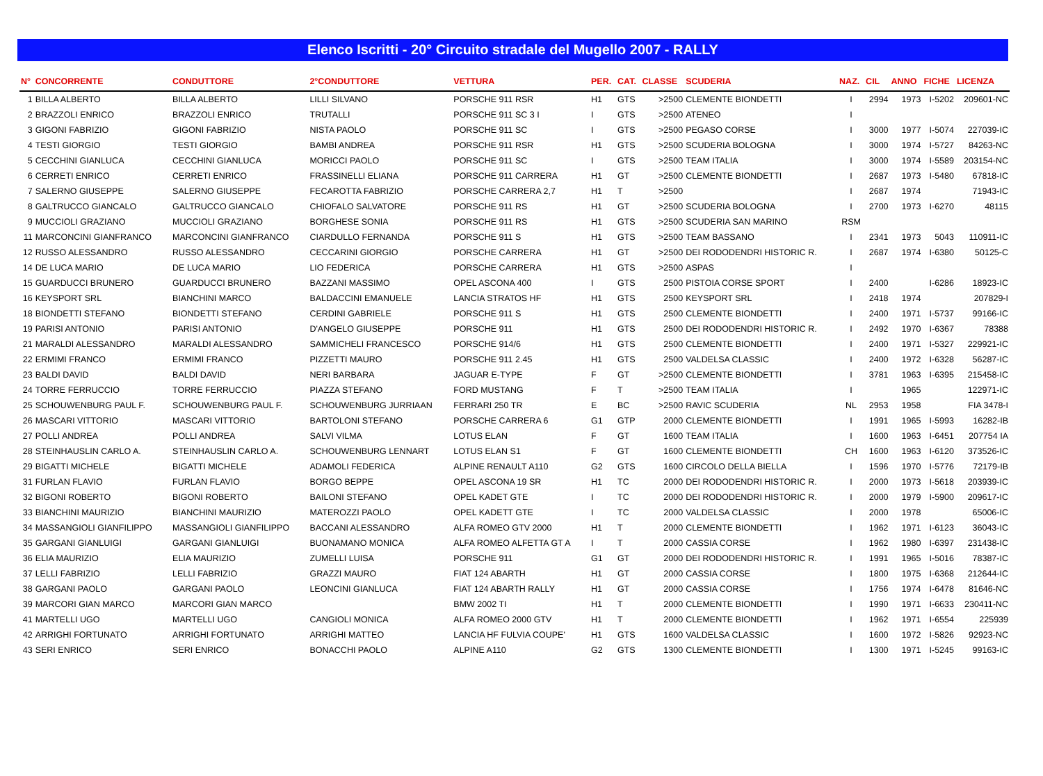Elenco Iscritti - 20° Circuito stradale del Mugello 2007 - RALLY
| N° | CONCORRENTE | CONDUTTORE | 2°CONDUTTORE | VETTURA | PER. | CAT. | CLASSE | SCUDERIA | NAZ. | CIL | ANNO | FICHE | LICENZA |
| --- | --- | --- | --- | --- | --- | --- | --- | --- | --- | --- | --- | --- | --- |
| 1 | BILLA ALBERTO | BILLA ALBERTO | LILLI SILVANO | PORSCHE 911 RSR | H1 | GTS | >2500 | CLEMENTE BIONDETTI | I | 2994 | 1973 | I-5202 | 209601-NC |
| 2 | BRAZZOLI ENRICO | BRAZZOLI ENRICO | TRUTALLI | PORSCHE 911 SC 3 I | I | GTS | >2500 | ATENEO | I | | | | |
| 3 | GIGONI FABRIZIO | GIGONI FABRIZIO | NISTA PAOLO | PORSCHE 911 SC | I | GTS | >2500 | PEGASO CORSE | I | 3000 | 1977 | I-5074 | 227039-IC |
| 4 | TESTI GIORGIO | TESTI GIORGIO | BAMBI ANDREA | PORSCHE 911 RSR | H1 | GTS | >2500 | SCUDERIA BOLOGNA | I | 3000 | 1974 | I-5727 | 84263-NC |
| 5 | CECCHINI GIANLUCA | CECCHINI GIANLUCA | MORICCI PAOLO | PORSCHE 911 SC | I | GTS | >2500 | TEAM ITALIA | I | 3000 | 1974 | I-5589 | 203154-NC |
| 6 | CERRETI ENRICO | CERRETI ENRICO | FRASSINELLI ELIANA | PORSCHE 911 CARRERA | H1 | GT | >2500 | CLEMENTE BIONDETTI | I | 2687 | 1973 | I-5480 | 67818-IC |
| 7 | SALERNO GIUSEPPE | SALERNO GIUSEPPE | FECAROTTA FABRIZIO | PORSCHE CARRERA 2,7 | H1 | T | >2500 | | I | 2687 | 1974 | | 71943-IC |
| 8 | GALTRUCCO GIANCALO | GALTRUCCO GIANCALO | CHIOFALO SALVATORE | PORSCHE 911 RS | H1 | GT | >2500 | SCUDERIA BOLOGNA | I | 2700 | 1973 | I-6270 | 48115 |
| 9 | MUCCIOLI GRAZIANO | MUCCIOLI GRAZIANO | BORGHESE SONIA | PORSCHE 911 RS | H1 | GTS | >2500 | SCUDERIA SAN MARINO | RSM | | | | |
| 11 | MARCONCINI GIANFRANCO | MARCONCINI GIANFRANCO | CIARDULLO FERNANDA | PORSCHE 911 S | H1 | GTS | >2500 | TEAM BASSANO | I | 2341 | 1973 | 5043 | 110911-IC |
| 12 | RUSSO ALESSANDRO | RUSSO ALESSANDRO | CECCARINI GIORGIO | PORSCHE CARRERA | H1 | GT | >2500 | DEI RODODENDRI HISTORIC R. | I | 2687 | 1974 | I-6380 | 50125-C |
| 14 | DE LUCA MARIO | DE LUCA MARIO | LIO FEDERICA | PORSCHE CARRERA | H1 | GTS | >2500 | ASPAS | I | | | | |
| 15 | GUARDUCCI BRUNERO | GUARDUCCI BRUNERO | BAZZANI MASSIMO | OPEL ASCONA 400 | I | GTS | 2500 | PISTOIA CORSE SPORT | I | 2400 | | I-6286 | 18923-IC |
| 16 | KEYSPORT SRL | BIANCHINI MARCO | BALDACCINI EMANUELE | LANCIA STRATOS HF | H1 | GTS | 2500 | KEYSPORT SRL | I | 2418 | 1974 | | 207829-I |
| 18 | BIONDETTI STEFANO | BIONDETTI STEFANO | CERDINI GABRIELE | PORSCHE 911 S | H1 | GTS | 2500 | CLEMENTE BIONDETTI | I | 2400 | 1971 | I-5737 | 99166-IC |
| 19 | PARISI ANTONIO | PARISI ANTONIO | D'ANGELO GIUSEPPE | PORSCHE 911 | H1 | GTS | 2500 | DEI RODODENDRI HISTORIC R. | I | 2492 | 1970 | I-6367 | 78388 |
| 21 | MARALDI ALESSANDRO | MARALDI ALESSANDRO | SAMMICHELI FRANCESCO | PORSCHE 914/6 | H1 | GTS | 2500 | CLEMENTE BIONDETTI | I | 2400 | 1971 | I-5327 | 229921-IC |
| 22 | ERMIMI FRANCO | ERMIMI FRANCO | PIZZETTI MAURO | PORSCHE 911 2.45 | H1 | GTS | 2500 | VALDELSA CLASSIC | I | 2400 | 1972 | I-6328 | 56287-IC |
| 23 | BALDI DAVID | BALDI DAVID | NERI BARBARA | JAGUAR E-TYPE | F | GT | >2500 | CLEMENTE BIONDETTI | I | 3781 | 1963 | I-6395 | 215458-IC |
| 24 | TORRE FERRUCCIO | TORRE FERRUCCIO | PIAZZA STEFANO | FORD MUSTANG | F | T | >2500 | TEAM ITALIA | I | | 1965 | | 122971-IC |
| 25 | SCHOUWENBURG PAUL F. | SCHOUWENBURG PAUL F. | SCHOUWENBURG JURRIAAN | FERRARI 250 TR | E | BC | >2500 | RAVIC SCUDERIA | NL | 2953 | 1958 | | FIA 3478-I |
| 26 | MASCARI VITTORIO | MASCARI VITTORIO | BARTOLONI STEFANO | PORSCHE CARRERA 6 | G1 | GTP | 2000 | CLEMENTE BIONDETTI | I | 1991 | 1965 | I-5993 | 16282-IB |
| 27 | POLLI ANDREA | POLLI ANDREA | SALVI VILMA | LOTUS ELAN | F | GT | 1600 | TEAM ITALIA | I | 1600 | 1963 | I-6451 | 207754 IA |
| 28 | STEINHAUSLIN CARLO A. | STEINHAUSLIN CARLO A. | SCHOUWENBURG LENNART | LOTUS ELAN S1 | F | GT | 1600 | CLEMENTE BIONDETTI | CH | 1600 | 1963 | I-6120 | 373526-IC |
| 29 | BIGATTI MICHELE | BIGATTI MICHELE | ADAMOLI FEDERICA | ALPINE RENAULT A110 | G2 | GTS | 1600 | CIRCOLO DELLA BIELLA | I | 1596 | 1970 | I-5776 | 72179-IB |
| 31 | FURLAN FLAVIO | FURLAN FLAVIO | BORGO BEPPE | OPEL ASCONA 19 SR | H1 | TC | 2000 | DEI RODODENDRI HISTORIC R. | I | 2000 | 1973 | I-5618 | 203939-IC |
| 32 | BIGONI ROBERTO | BIGONI ROBERTO | BAILONI STEFANO | OPEL KADET GTE | I | TC | 2000 | DEI RODODENDRI HISTORIC R. | I | 2000 | 1979 | I-5900 | 209617-IC |
| 33 | BIANCHINI MAURIZIO | BIANCHINI MAURIZIO | MATEROZZI PAOLO | OPEL KADETT GTE | I | TC | 2000 | VALDELSA CLASSIC | I | 2000 | 1978 | | 65006-IC |
| 34 | MASSANGIOLI GIANFILIPPO | MASSANGIOLI GIANFILIPPO | BACCANI ALESSANDRO | ALFA ROMEO GTV 2000 | H1 | T | 2000 | CLEMENTE BIONDETTI | I | 1962 | 1971 | I-6123 | 36043-IC |
| 35 | GARGANI GIANLUIGI | GARGANI GIANLUIGI | BUONAMANO MONICA | ALFA ROMEO ALFETTA GT A | I | T | 2000 | CASSIA CORSE | I | 1962 | 1980 | I-6397 | 231438-IC |
| 36 | ELIA MAURIZIO | ELIA MAURIZIO | ZUMELLI LUISA | PORSCHE 911 | G1 | GT | 2000 | DEI RODODENDRI HISTORIC R. | I | 1991 | 1965 | I-5016 | 78387-IC |
| 37 | LELLI FABRIZIO | LELLI FABRIZIO | GRAZZI MAURO | FIAT 124 ABARTH | H1 | GT | 2000 | CASSIA CORSE | I | 1800 | 1975 | I-6368 | 212644-IC |
| 38 | GARGANI PAOLO | GARGANI PAOLO | LEONCINI GIANLUCA | FIAT 124 ABARTH RALLY | H1 | GT | 2000 | CASSIA CORSE | I | 1756 | 1974 | I-6478 | 81646-NC |
| 39 | MARCORI GIAN MARCO | MARCORI GIAN MARCO | | BMW 2002 TI | H1 | T | 2000 | CLEMENTE BIONDETTI | I | 1990 | 1971 | I-6633 | 230411-NC |
| 41 | MARTELLI UGO | MARTELLI UGO | CANGIOLI MONICA | ALFA ROMEO 2000 GTV | H1 | T | 2000 | CLEMENTE BIONDETTI | I | 1962 | 1971 | I-6554 | 225939 |
| 42 | ARRIGHI FORTUNATO | ARRIGHI FORTUNATO | ARRIGHI MATTEO | LANCIA HF FULVIA COUPE' | H1 | GTS | 1600 | VALDELSA CLASSIC | I | 1600 | 1972 | I-5826 | 92923-NC |
| 43 | SERI ENRICO | SERI ENRICO | BONACCHI PAOLO | ALPINE A110 | G2 | GTS | 1300 | CLEMENTE BIONDETTI | I | 1300 | 1971 | I-5245 | 99163-IC |